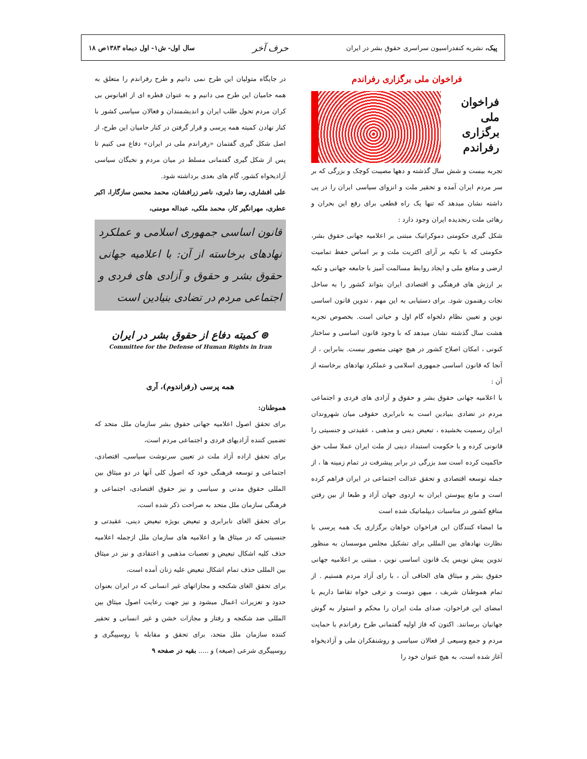پیک، نشریه کنفدراسیون سراسری حقوق بشر در ایران حرف آخر سال اول- ش۱- اول دیماه ۱۳۸۳ص ۱۸
فراخوان ملی برگزاری رفراندم
فراخوان
ملی
برگزاری
رفراندم
تجربه بیست و شش سال گذشته و دهها مصیبت کوچک و بزرگی که بر سر مردم ایران آمده و تحقیر ملت و انزوای سیاسی ایران را در پی داشته نشان میدهد که تنها یک راه قطعی برای رفع این بحران و رهائی ملت رنجدیده ایران وجود دارد :
شکل گیری حکومتی دموکراتیک مبتنی بر اعلامیه جهانی حقوق بشر، حکومتی که با تکیه بر آرای اکثریت ملت و بر اساس حفظ تمامیت ارضی و منافع ملی و ایجاد روابط مسالمت آمیز با جامعه جهانی و تکیه بر ارزش های فرهنگی و اقتصادی ایران بتواند کشور را به ساحل نجات رهنمون شود. برای دستیابی به این مهم ، تدوین قانون اساسی نوین و تعیین نظام دلخواه گام اول و حیاتی است. بخصوص تجربه هشت سال گذشته نشان میدهد که با وجود قانون اساسی و ساختار کنونی ، امکان اصلاح کشور در هیچ جهتی متصور نیست. بنابراین ، از آنجا که قانون اساسی جمهوری اسلامی و عملکرد نهادهای برخاسته از آن :
با اعلامیه جهانی حقوق بشر و حقوق و آزادی های فردی و اجتماعی مردم در تضادی بنیادین است به نابرابری حقوقی میان شهروندان ایران رسمیت بخشیده ، تبعیض دینی و مذهبی ، عقیدتی و جنسیتی را قانونی کرده و با حکومت استبداد دینی از ملت ایران عملا سلب حق حاکمیت کرده است سد بزرگی در برابر پیشرفت در تمام زمینه ها ، از جمله توسعه اقتصادی و تحقق عدالت اجتماعی در ایران فراهم کرده است و مانع پیوستن ایران به اردوی جهان آزاد و طبعا از بین رفتن منافع کشور در مناسبات دیپلماتیک شده است
ما امضاء کنندگان این فراخوان خواهان برگزاری یک همه پرسی با نظارت نهادهای بین المللی برای تشکیل مجلس موسسان به منظور تدوین پیش نویس یک قانون اساسی نوین ، مبتنی بر اعلامیه جهانی حقوق بشر و میثاق های الحاقی آن ، با رای آزاد مردم هستیم . از تمام هموطنان شریف ، میهن دوست و ترقی خواه تقاضا داریم با امضای این فراخوان، صدای ملت ایران را محکم و استوار به گوش جهانیان برسانند. اکنون که فاز اولیه گفتمانی طرح رفراندم با حمایت مردم و جمع وسیعی از فعالان سیاسی و روشنفکران ملی و آزادیخواه آغاز شده است، به هیچ عنوان خود را
در جایگاه متولیان این طرح نمی دانیم و طرح رفراندم را متعلق به همه حامیان این طرح می دانیم و به عنوان قطره ای از اقیانوس بی کران مردم تحول طلب ایران و اندیشمندان و فعالان سیاسی کشور با کنار نهادن کمیته همه پرسی و قرار گرفتن در کنار حامیان این طرح، از اصل شکل گیری گفتمان «رفراندم ملی در ایران» دفاع می کنیم تا پس از شکل گیری گفتمانی مسلط در میان مردم و نخبگان سیاسی آزادیخواه کشور، گام های بعدی برداشته شود.
علی افشاری، رضا دلبری، ناصر زرافشان، محمد محسن سازگارا، اکبر عطری، مهرانگیر کار، محمد ملکی، عبداله مومنی،
قانون اساسی جمهوری اسلامی و عملکرد نهادهای برخاسته از آن: با اعلامیه جهانی حقوق بشر و حقوق و آزادی های فردی و اجتماعی مردم در تضادی بنیادین است
⊛ کمیته دفاع از حقوق بشر در ایران
Committee for the Defense of Human Rights in Iran
همه پرسی (رفراندوم)، آری
هموطنان:
برای تحقق اصول اعلامیه جهانی حقوق بشر سازمان ملل متحد که تضمین کننده آزادیهای فردی و اجتماعی مردم است،
برای تحقق اراده آزاد ملت در تعیین سرنوشت سیاسی، اقتصادی، اجتماعی و توسعه فرهنگی خود که اصول کلی آنها در دو میثاق بین المللی حقوق مدنی و سیاسی و نیز حقوق اقتصادی، اجتماعی و فرهنگی سازمان ملل متحد به صراحت ذکر شده است،
برای تحقق الغای نابرابری و تبعیض بویژه تبعیض دینی، عقیدتی و جنسیتی که در میثاق ها و اعلامیه های سازمان ملل ازجمله اعلامیه حذف کلیه اشکال تبعیض و تعصبات مذهبی و اعتقادی و نیز در میثاق بین المللی حذف تمام اشکال تبعیض علیه زنان آمده است،
برای تحقق الغای شکنجه و مجازاتهای غیر انسانی که در ایران بعنوان حدود و تعزیرات اعمال میشود و نیز جهت رعایت اصول میثاق بین المللی ضد شکنجه و رفتار و مجازات خشن و غیر انسانی و تحقیر کننده سازمان ملل متحد، برای تحقق و مقابله با روسپیگری و روسپیگری شرعی (صیغه) و ..... بقیه در صفحه ۹